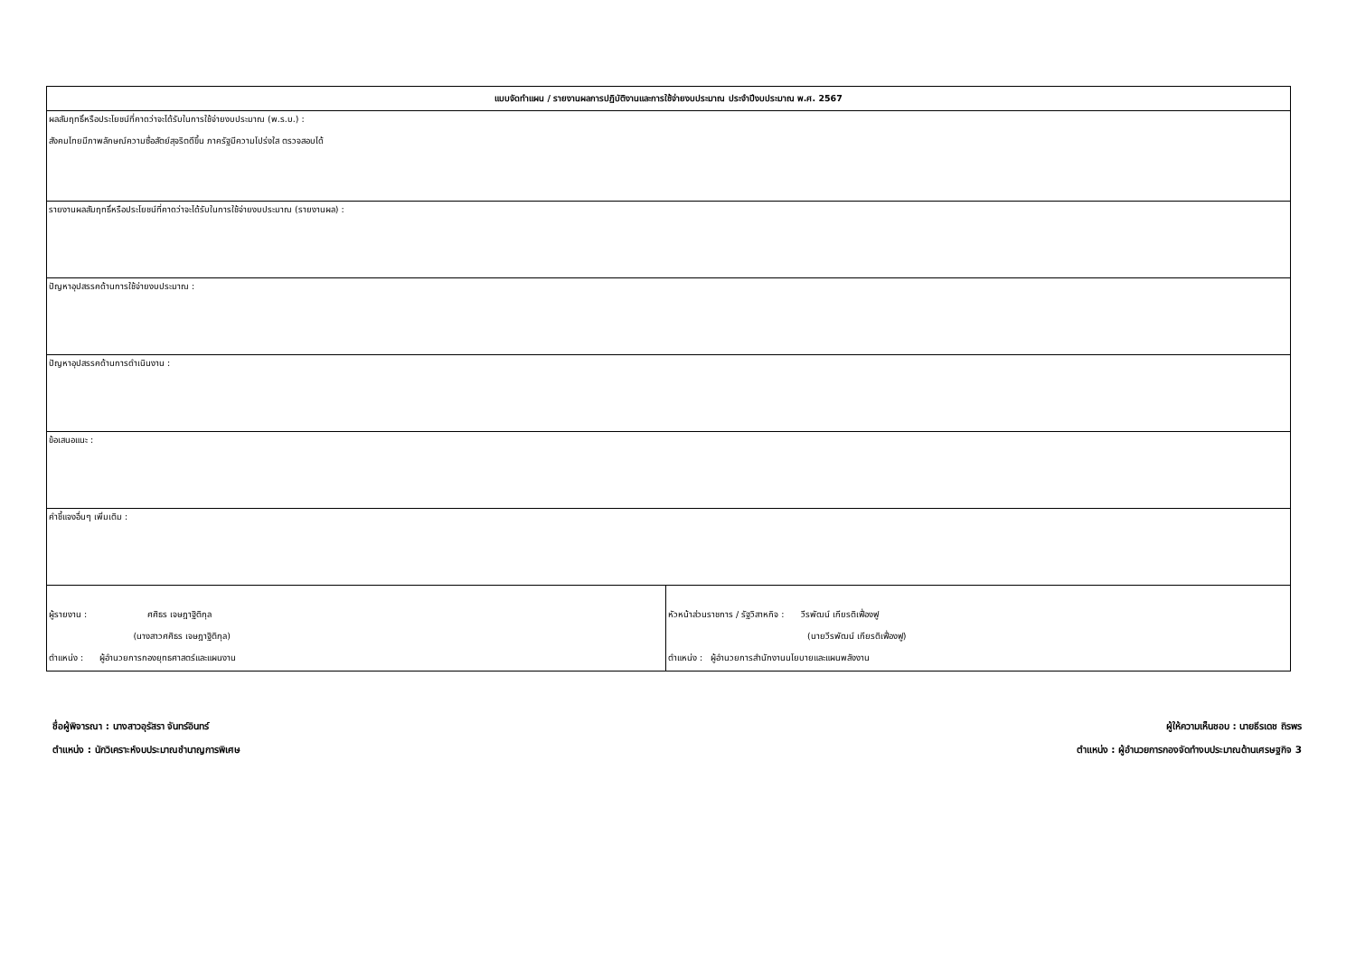| แบบจัดทำแผน / รายงานผลการปฏิบัติงานและการใช้จ่ายงบประมาณ ประจำปีงบประมาณ พ.ศ. 2567 | |
| --- | --- |
| ผลสัมฤทธิ์หรือประโยชน์ที่คาดว่าจะได้รับในการใช้จ่ายงบประมาณ (พ.ร.บ.) : สังคมไทยมีภาพลักษณ์ความซื่อสัตย์สุจริตดีขึ้น ภาครัฐมีความโปร่งใส ตรวจสอบได้ | |
| รายงานผลสัมฤทธิ์หรือประโยชน์ที่คาดว่าจะได้รับในการใช้จ่ายงบประมาณ (รายงานผล) : | |
| ปัญหาอุปสรรคด้านการใช้จ่ายงบประมาณ : | |
| ปัญหาอุปสรรคด้านการดำเนินงาน : | |
| ข้อเสนอแนะ : | |
| คำชี้แจงอื่นๆ เพิ่มเติม : | |
| ผู้รายงาน : ศศิธร เจษฎาฐิติกุล (นางสาวศศิธร เจษฎาฐิติกุล) ตำแหน่ง : ผู้อำนวยการกองยุทธศาสตร์และแผนงาน | หัวหน้าส่วนราชการ / รัฐวิสาหกิจ : วีรพัฒน์ เกียรติเฟื่องฟู (นายวีรพัฒน์ เกียรติเฟื่องฟู) ตำแหน่ง : ผู้อำนวยการสำนักงานนโยบายและแผนพลังงาน |
ชื่อผู้พิจารณา : นางสาวอุรัสรา จันทร์อินทร์
ตำแหน่ง : นักวิเคราะห์งบประมาณชำนาญการพิเศษ
ผู้ให้ความเห็นชอบ : นายธีรเดช ถิรพร
ตำแหน่ง : ผู้อำนวยการกองจัดทำงบประมาณด้านเศรษฐกิจ 3